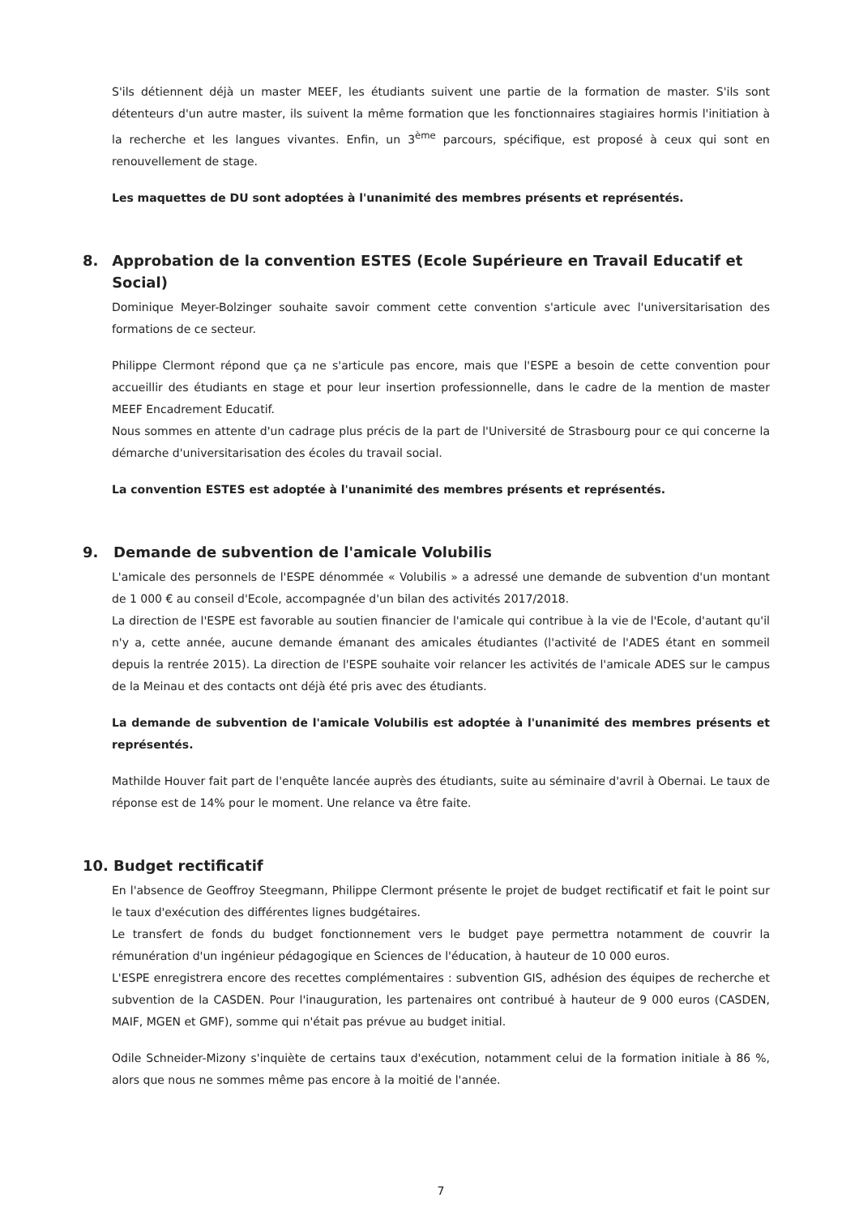S'ils détiennent déjà un master MEEF, les étudiants suivent une partie de la formation de master. S'ils sont détenteurs d'un autre master, ils suivent la même formation que les fonctionnaires stagiaires hormis l'initiation à la recherche et les langues vivantes. Enfin, un 3<sup>ème</sup> parcours, spécifique, est proposé à ceux qui sont en renouvellement de stage.
Les maquettes de DU sont adoptées à l'unanimité des membres présents et représentés.
8. Approbation de la convention ESTES (Ecole Supérieure en Travail Educatif et Social)
Dominique Meyer-Bolzinger souhaite savoir comment cette convention s'articule avec l'universitarisation des formations de ce secteur.
Philippe Clermont répond que ça ne s'articule pas encore, mais que l'ESPE a besoin de cette convention pour accueillir des étudiants en stage et pour leur insertion professionnelle, dans le cadre de la mention de master MEEF Encadrement Educatif.
Nous sommes en attente d'un cadrage plus précis de la part de l'Université de Strasbourg pour ce qui concerne la démarche d'universitarisation des écoles du travail social.
La convention ESTES est adoptée à l'unanimité des membres présents et représentés.
9. Demande de subvention de l'amicale Volubilis
L'amicale des personnels de l'ESPE dénommée « Volubilis » a adressé une demande de subvention d'un montant de 1 000 € au conseil d'Ecole, accompagnée d'un bilan des activités 2017/2018.
La direction de l'ESPE est favorable au soutien financier de l'amicale qui contribue à la vie de l'Ecole, d'autant qu'il n'y a, cette année, aucune demande émanant des amicales étudiantes (l'activité de l'ADES étant en sommeil depuis la rentrée 2015). La direction de l'ESPE souhaite voir relancer les activités de l'amicale ADES sur le campus de la Meinau et des contacts ont déjà été pris avec des étudiants.
La demande de subvention de l'amicale Volubilis est adoptée à l'unanimité des membres présents et représentés.
Mathilde Houver fait part de l'enquête lancée auprès des étudiants, suite au séminaire d'avril à Obernai. Le taux de réponse est de 14% pour le moment. Une relance va être faite.
10. Budget rectificatif
En l'absence de Geoffroy Steegmann, Philippe Clermont présente le projet de budget rectificatif et fait le point sur le taux d'exécution des différentes lignes budgétaires.
Le transfert de fonds du budget fonctionnement vers le budget paye permettra notamment de couvrir la rémunération d'un ingénieur pédagogique en Sciences de l'éducation, à hauteur de 10 000 euros.
L'ESPE enregistrera encore des recettes complémentaires : subvention GIS, adhésion des équipes de recherche et subvention de la CASDEN. Pour l'inauguration, les partenaires ont contribué à hauteur de 9 000 euros (CASDEN, MAIF, MGEN et GMF), somme qui n'était pas prévue au budget initial.
Odile Schneider-Mizony s'inquiète de certains taux d'exécution, notamment celui de la formation initiale à 86 %, alors que nous ne sommes même pas encore à la moitié de l'année.
7